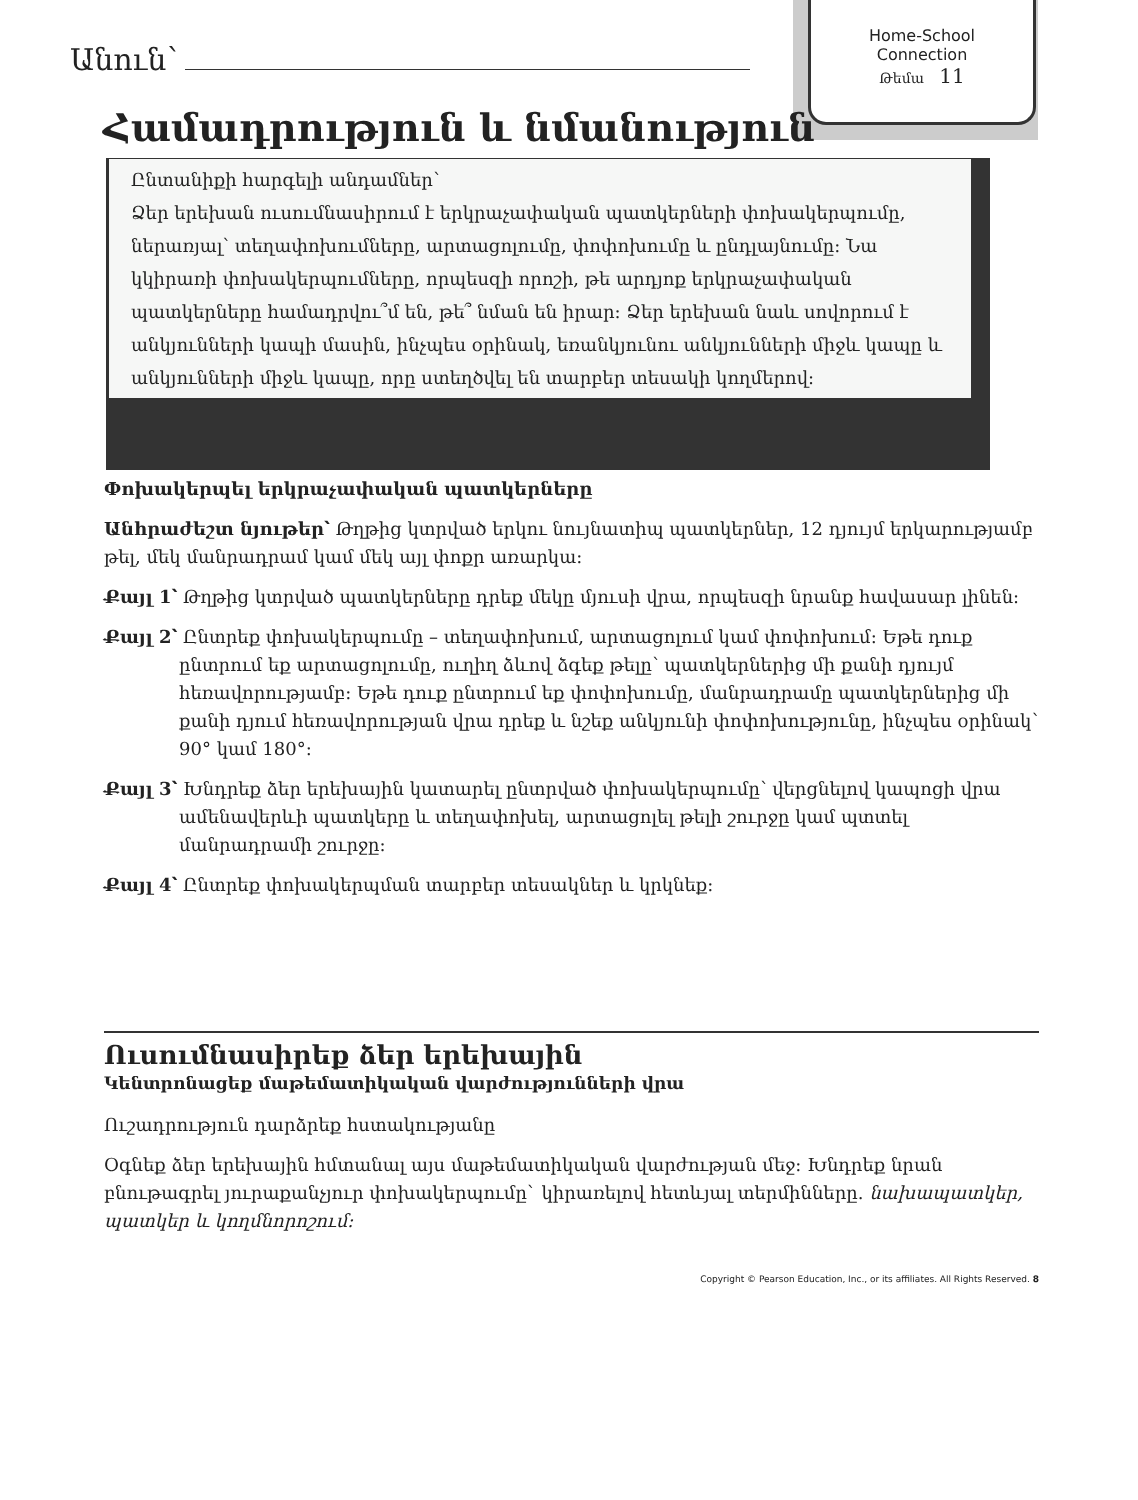Home-School
Connection
Թեմա 11
Անուն՝
Համադրություն և նմանություն
Ընտանիքի հարգելի անդամներ՝
Ձեր երեխան ուսումնասիրում է երկրաչափական պատկերների փոխակերպումը, ներառյալ՝ տեղափոխումները, արտացոլումը, փոփոխումը և ընդլայնումը: Նա կկիրառի փոխակերպումները, որպեսզի որոշի, թե արդյոք երկրաչափական պատկերները համադրվու՞մ են, թե՞ նման են իրար: Ձեր երեխան նաև սովորում է անկյունների կապի մասին, ինչպես օրինակ, եռանկյունու անկյունների միջև կապը և անկյունների միջև կապը, որը ստեղծվել են տարբեր տեսակի կողմերով:
Փոխակերպել երկրաչափական պատկերները
Անհրաժեշտ նյութեր՝ Թղթից կտրված երկու նույնատիպ պատկերներ, 12 դյույմ երկարությամբ թել, մեկ մանրադրամ կամ մեկ այլ փոքր առարկա:
Քայլ 1՝ Թղթից կտրված պատկերները դրեք մեկը մյուսի վրա, որպեսզի նրանք հավասար լինեն:
Քայլ 2՝ Ընտրեք փոխակերպումը – տեղափոխում, արտացոլում կամ փոփոխում: Եթե դուք ընտրում եք արտացոլումը, ուղիղ ձևով ձգեք թելը՝ պատկերներից մի քանի դյույմ հեռավորությամբ: Եթե դուք ընտրում եք փոփոխումը, մանրադրամը պատկերներից մի քանի դյում հեռավորության վրա դրեք և նշեք անկյունի փոփոխությունը, ինչպես օրինակ՝ 90° կամ 180°:
Քայլ 3՝ Խնդրեք ձեր երեխային կատարել ընտրված փոխակերպումը՝ վերցնելով կապոցի վրա ամենավերևի պատկերը և տեղափոխել, արտացոլել թելի շուրջը կամ պտտել մանրադրամի շուրջը:
Քայլ 4՝ Ընտրեք փոխակերպման տարբեր տեսակներ և կրկնեք:
Ուսումնասիրեք ձեր երեխային
Կենտրոնացեք մաթեմատիկական վարժությունների վրա
Ուշադրություն դարձրեք հստակությանը
Օգնեք ձեր երեխային հմտանալ այս մաթեմատիկական վարժության մեջ: Խնդրեք նրան բնութագրել յուրաքանչյուր փոխակերպումը` կիրառելով հետևյալ տերմինները. նախապատկեր, պատկեր և կողմնորոշում:
Copyright © Pearson Education, Inc., or its affiliates. All Rights Reserved. 8